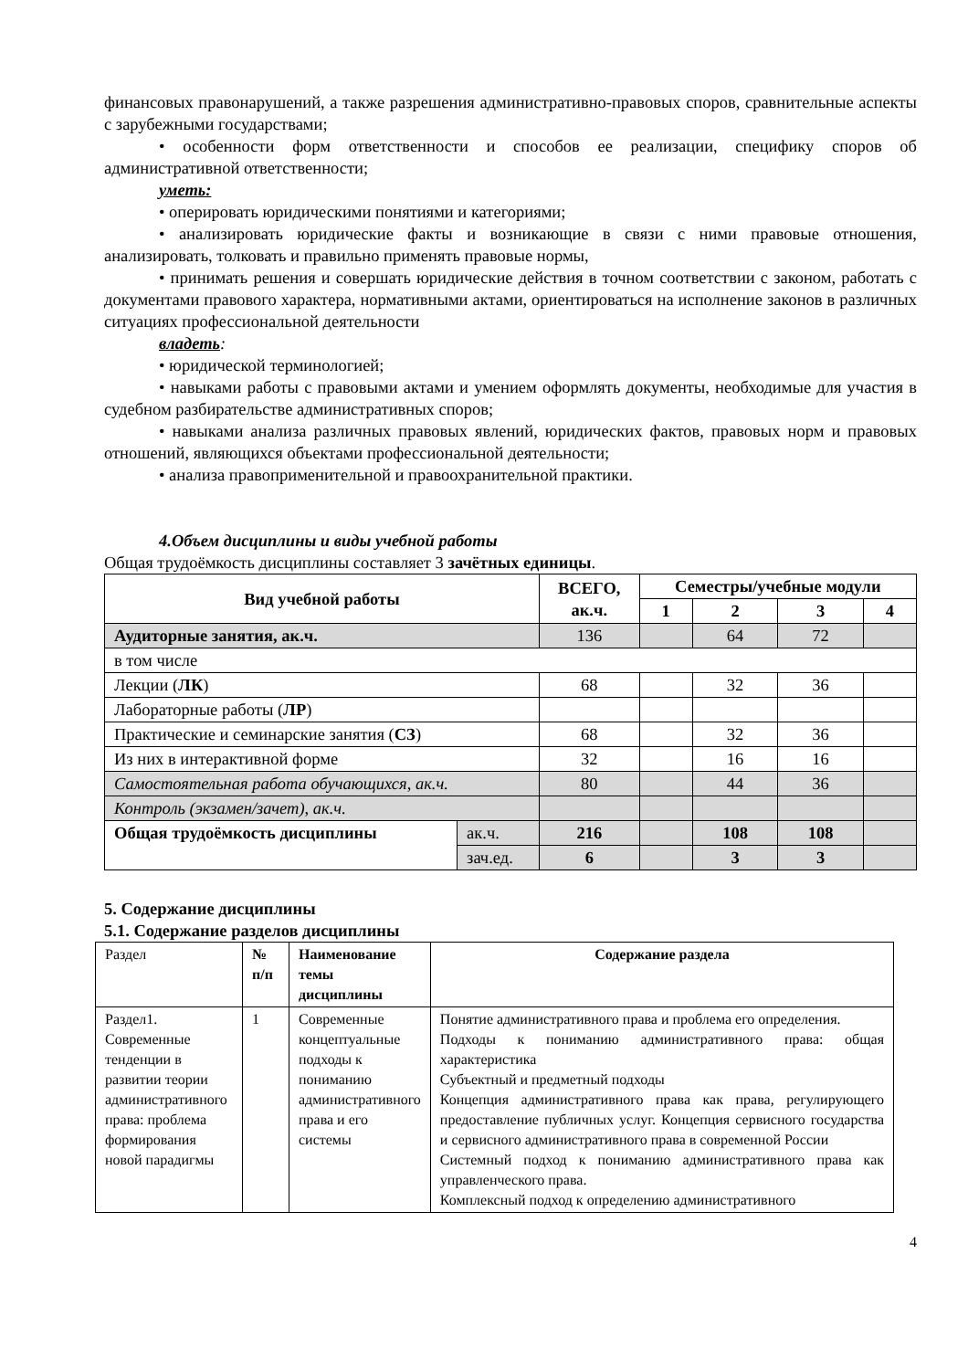финансовых правонарушений, а также разрешения административно-правовых споров, сравнительные аспекты с зарубежными государствами;
• особенности форм ответственности и способов ее реализации, специфику споров об административной ответственности;
уметь:
• оперировать юридическими понятиями и категориями;
• анализировать юридические факты и возникающие в связи с ними правовые отношения, анализировать, толковать и правильно применять правовые нормы,
• принимать решения и совершать юридические действия в точном соответствии с законом, работать с документами правового характера, нормативными актами, ориентироваться на исполнение законов в различных ситуациях профессиональной деятельности
владеть:
• юридической терминологией;
• навыками работы с правовыми актами и умением оформлять документы, необходимые для участия в судебном разбирательстве административных споров;
• навыками анализа различных правовых явлений, юридических фактов, правовых норм и правовых отношений, являющихся объектами профессиональной деятельности;
• анализа правоприменительной и правоохранительной практики.
4.Объем дисциплины и виды учебной работы
Общая трудоёмкость дисциплины составляет 3 зачётных единицы.
| Вид учебной работы | | ВСЕГО, ак.ч. | Семестры/учебные модули | | | |
| --- | --- | --- | --- | --- | --- | --- |
| | | | 1 | 2 | 3 | 4 |
| Аудиторные занятия, ак.ч. | | 136 | | 64 | 72 | |
| в том числе | | | | | | |
| Лекции ( ЛК ) | | 68 | | 32 | 36 | |
| Лабораторные работы ( ЛР ) | | | | | | |
| Практические и семинарские занятия ( СЗ ) | | 68 | | 32 | 36 | |
| Из них в интерактивной форме | | 32 | | 16 | 16 | |
| Самостоятельная работа обучающихся, ак.ч. | | 80 | | 44 | 36 | |
| Контроль (экзамен/зачет), ак.ч. | | | | | | |
| Общая трудоёмкость дисциплины | ак.ч. | 216 | | 108 | 108 | |
| | зач.ед. | 6 | | 3 | 3 | |
5. Содержание дисциплины
5.1. Содержание разделов дисциплины
| Раздел | № п/п | Наименование темы дисциплины | Содержание раздела |
| Раздел1. Современные тенденции в развитии теории административного права: проблема формирования новой парадигмы | 1 | Современные концептуальные подходы к пониманию административного права и его системы | Понятие административного права и проблема его определения. Подходы к пониманию административного права: общая характеристика Субъектный и предметный подходы Концепция административного права как права, регулирующего предоставление публичных услуг. Концепция сервисного государства и сервисного административного права в современной России Системный подход к пониманию административного права как управленческого права. Комплексный подход к определению административного |
4